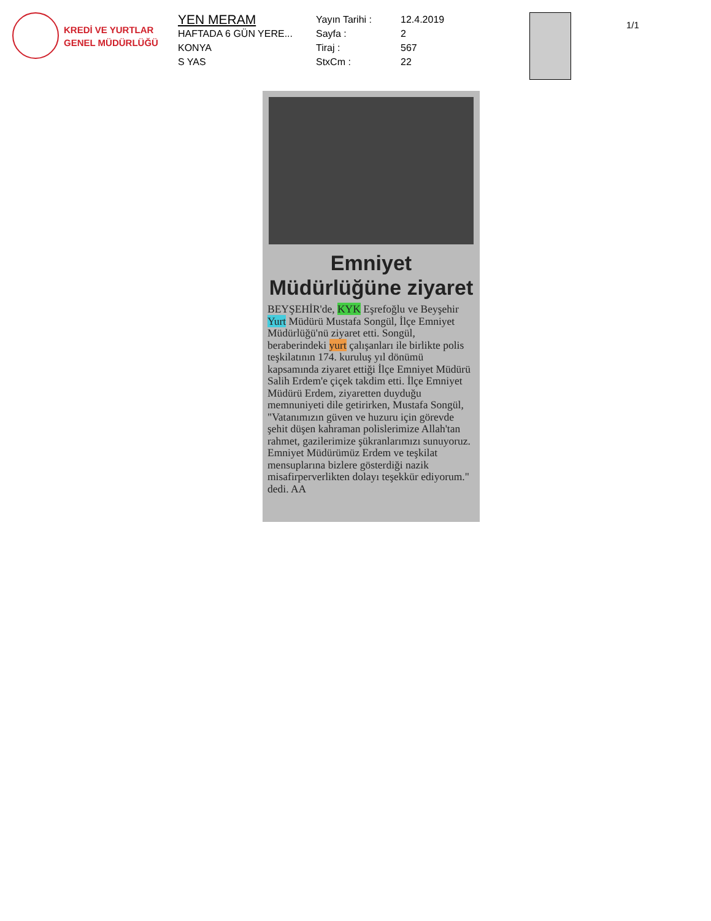KREDİ VE YURTLAR
GENEL MÜDÜRLÜĞÜ
YEN MERAM
HAFTADA 6 GÜN YERE...
KONYA
S YAS
Yayın Tarihi :
Sayfa :
Tiraj :
StxCm :
12.4.2019
2
567
22
1/1
Emniyet
Müdürlüğüne ziyaret
BEYŞEHİR'de, KYK Eşrefoğlu ve Beyşehir Yurt Müdürü Mustafa Songül, İlçe Emniyet Müdürlüğü'nü ziyaret etti. Songül, beraberindeki yurt çalışanları ile birlikte polis teşkilatının 174. kuruluş yıl dönümü kapsamında ziyaret ettiği İlçe Emniyet Müdürü Salih Erdem'e çiçek takdim etti. İlçe Emniyet Müdürü Erdem, ziyaretten duyduğu memnuniyeti dile getirirken, Mustafa Songül, "Vatanımızın güven ve huzuru için görevde şehit düşen kahraman polislerimize Allah'tan rahmet, gazilerimize şükranlarımızı sunuyoruz. Emniyet Müdürümüz Erdem ve teşkilat mensuplarına bizlere gösterdiği nazik misafirperverlikten dolayı teşekkür ediyorum." dedi. AA